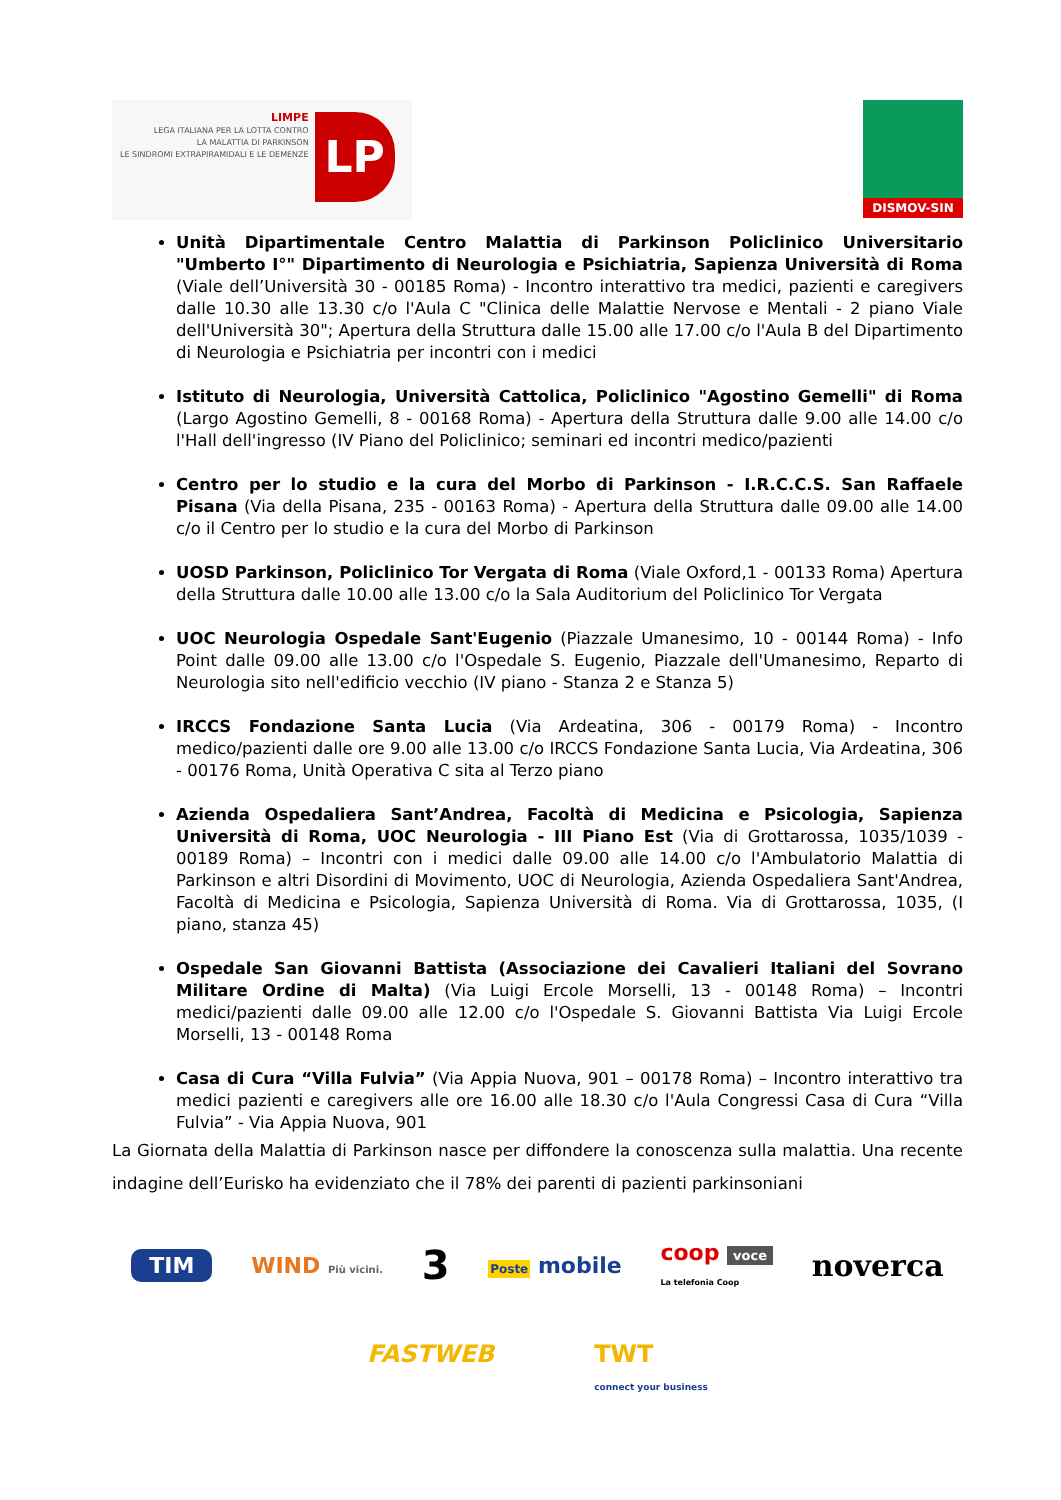LIMPE
LEGA ITALIANA PER LA LOTTA CONTRO
LA MALATTIA DI PARKINSON
LE SINDROMI EXTRAPIRAMIDALI E LE DEMENZE
LP
DISMOV-SIN
Unità Dipartimentale Centro Malattia di Parkinson Policlinico Universitario "Umberto I°" Dipartimento di Neurologia e Psichiatria, Sapienza Università di Roma (Viale dell’Università 30 - 00185 Roma) - Incontro interattivo tra medici, pazienti e caregivers dalle 10.30 alle 13.30 c/o l'Aula C "Clinica delle Malattie Nervose e Mentali - 2 piano Viale dell'Università 30"; Apertura della Struttura dalle 15.00 alle 17.00 c/o l'Aula B del Dipartimento di Neurologia e Psichiatria per incontri con i medici
Istituto di Neurologia, Università Cattolica, Policlinico "Agostino Gemelli" di Roma (Largo Agostino Gemelli, 8 - 00168 Roma) - Apertura della Struttura dalle 9.00 alle 14.00 c/o l'Hall dell'ingresso (IV Piano del Policlinico; seminari ed incontri medico/pazienti
Centro per lo studio e la cura del Morbo di Parkinson - I.R.C.C.S. San Raffaele Pisana (Via della Pisana, 235 - 00163 Roma) - Apertura della Struttura dalle 09.00 alle 14.00 c/o il Centro per lo studio e la cura del Morbo di Parkinson
UOSD Parkinson, Policlinico Tor Vergata di Roma (Viale Oxford,1 - 00133 Roma) Apertura della Struttura dalle 10.00 alle 13.00 c/o la Sala Auditorium del Policlinico Tor Vergata
UOC Neurologia Ospedale Sant'Eugenio (Piazzale Umanesimo, 10 - 00144 Roma) - Info Point dalle 09.00 alle 13.00 c/o l'Ospedale S. Eugenio, Piazzale dell'Umanesimo, Reparto di Neurologia sito nell'edificio vecchio (IV piano - Stanza 2 e Stanza 5)
IRCCS Fondazione Santa Lucia (Via Ardeatina, 306 - 00179 Roma) - Incontro medico/pazienti dalle ore 9.00 alle 13.00 c/o IRCCS Fondazione Santa Lucia, Via Ardeatina, 306 - 00176 Roma, Unità Operativa C sita al Terzo piano
Azienda Ospedaliera Sant’Andrea, Facoltà di Medicina e Psicologia, Sapienza Università di Roma, UOC Neurologia - III Piano Est (Via di Grottarossa, 1035/1039 - 00189 Roma) – Incontri con i medici dalle 09.00 alle 14.00 c/o l'Ambulatorio Malattia di Parkinson e altri Disordini di Movimento, UOC di Neurologia, Azienda Ospedaliera Sant'Andrea, Facoltà di Medicina e Psicologia, Sapienza Università di Roma. Via di Grottarossa, 1035, (I piano, stanza 45)
Ospedale San Giovanni Battista (Associazione dei Cavalieri Italiani del Sovrano Militare Ordine di Malta) (Via Luigi Ercole Morselli, 13 - 00148 Roma) – Incontri medici/pazienti dalle 09.00 alle 12.00 c/o l'Ospedale S. Giovanni Battista Via Luigi Ercole Morselli, 13 - 00148 Roma
Casa di Cura “Villa Fulvia” (Via Appia Nuova, 901 – 00178 Roma) – Incontro interattivo tra medici pazienti e caregivers alle ore 16.00 alle 18.30 c/o l'Aula Congressi Casa di Cura “Villa Fulvia” - Via Appia Nuova, 901
La Giornata della Malattia di Parkinson nasce per diffondere la conoscenza sulla malattia. Una recente indagine dell’Eurisko ha evidenziato che il 78% dei parenti di pazienti parkinsoniani
TIM WIND Più vicini. 3 Poste mobile coop voce
La telefonia Coop noverca
FASTWEB TWT
connect your business